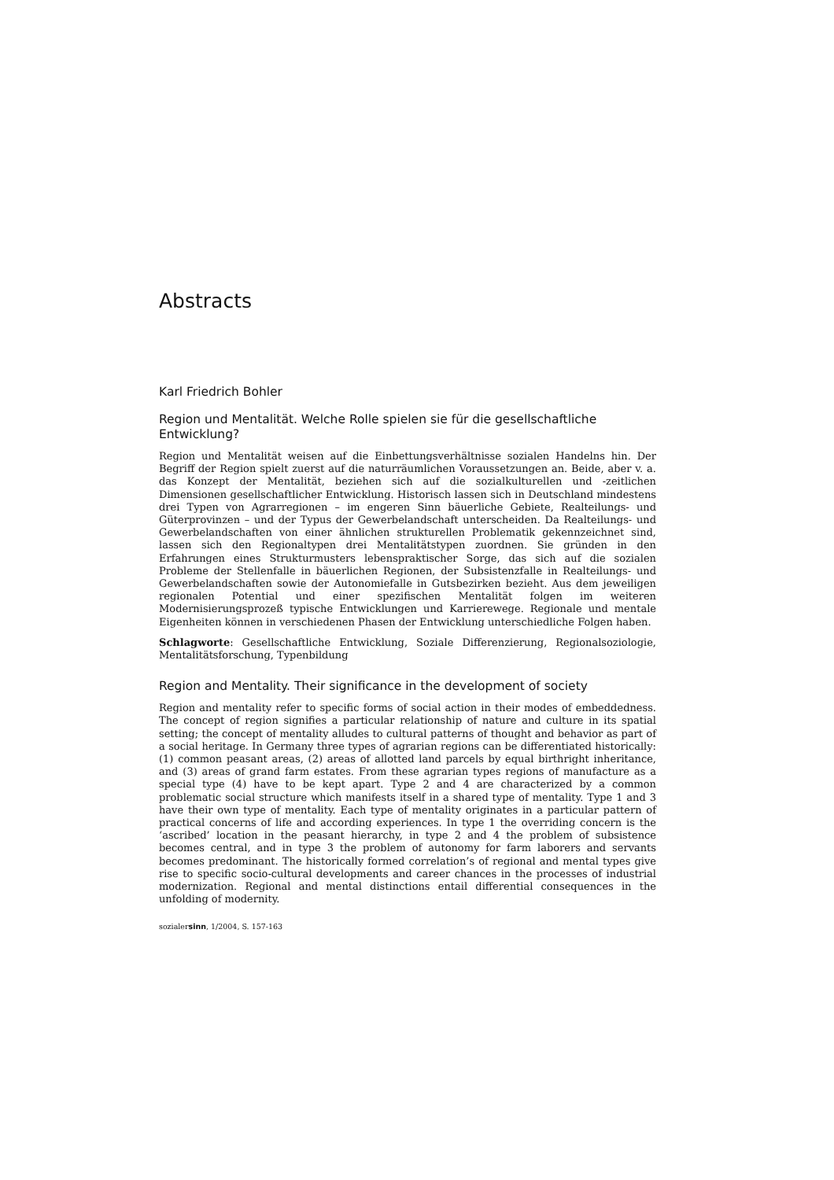Abstracts
Karl Friedrich Bohler
Region und Mentalität. Welche Rolle spielen sie für die gesellschaftliche Entwicklung?
Region und Mentalität weisen auf die Einbettungsverhältnisse sozialen Handelns hin. Der Begriff der Region spielt zuerst auf die naturräumlichen Voraussetzungen an. Beide, aber v. a. das Konzept der Mentalität, beziehen sich auf die sozialkulturellen und -zeitlichen Dimensionen gesellschaftlicher Entwicklung. Historisch lassen sich in Deutschland mindestens drei Typen von Agrarregionen – im engeren Sinn bäuerliche Gebiete, Realteilungs- und Güterprovinzen – und der Typus der Gewerbelandschaft unterscheiden. Da Realteilungs- und Gewerbelandschaften von einer ähnlichen strukturellen Problematik gekennzeichnet sind, lassen sich den Regionaltypen drei Mentalitätstypen zuordnen. Sie gründen in den Erfahrungen eines Strukturmusters lebenspraktischer Sorge, das sich auf die sozialen Probleme der Stellenfalle in bäuerlichen Regionen, der Subsistenzfalle in Realteilungs- und Gewerbelandschaften sowie der Autonomiefalle in Gutsbezirken bezieht. Aus dem jeweiligen regionalen Potential und einer spezifischen Mentalität folgen im weiteren Modernisierungsprozeß typische Entwicklungen und Karrierewege. Regionale und mentale Eigenheiten können in verschiedenen Phasen der Entwicklung unterschiedliche Folgen haben.
Schlagworte: Gesellschaftliche Entwicklung, Soziale Differenzierung, Regionalsoziologie, Mentalitätsforschung, Typenbildung
Region and Mentality. Their significance in the development of society
Region and mentality refer to specific forms of social action in their modes of embeddedness. The concept of region signifies a particular relationship of nature and culture in its spatial setting; the concept of mentality alludes to cultural patterns of thought and behavior as part of a social heritage. In Germany three types of agrarian regions can be differentiated historically: (1) common peasant areas, (2) areas of allotted land parcels by equal birthright inheritance, and (3) areas of grand farm estates. From these agrarian types regions of manufacture as a special type (4) have to be kept apart. Type 2 and 4 are characterized by a common problematic social structure which manifests itself in a shared type of mentality. Type 1 and 3 have their own type of mentality. Each type of mentality originates in a particular pattern of practical concerns of life and according experiences. In type 1 the overriding concern is the ‘ascribed’ location in the peasant hierarchy, in type 2 and 4 the problem of subsistence becomes central, and in type 3 the problem of autonomy for farm laborers and servants becomes predominant. The historically formed correlation’s of regional and mental types give rise to specific socio-cultural developments and career chances in the processes of industrial modernization. Regional and mental distinctions entail differential consequences in the unfolding of modernity.
sozialersinn, 1/2004, S. 157-163